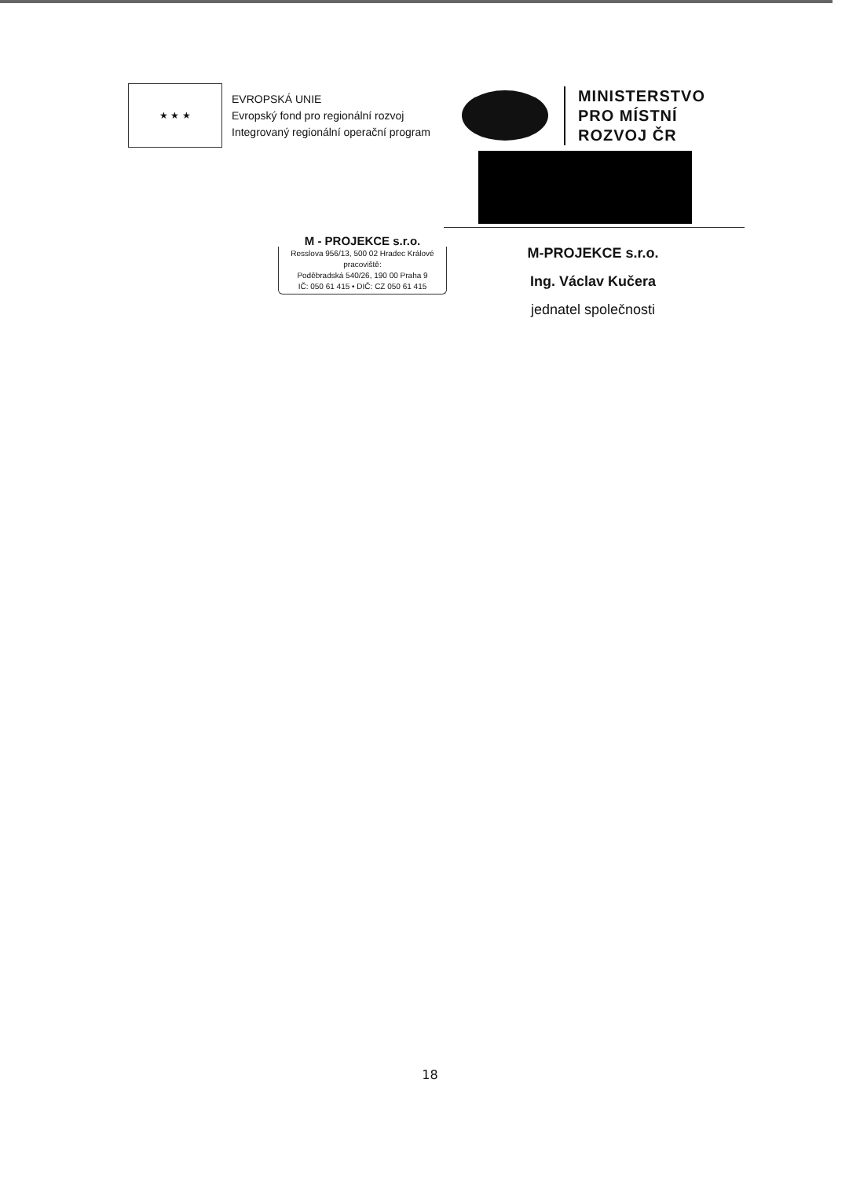★ ★ ★
EVROPSKÁ UNIE
Evropský fond pro regionální rozvoj
Integrovaný regionální operační program
MINISTERSTVO
PRO MÍSTNÍ
ROZVOJ ČR
M - PROJEKCE s.r.o.
Resslova 956/13, 500 02 Hradec Králové
pracoviště:
Poděbradská 540/26, 190 00 Praha 9
IČ: 050 61 415 • DIČ: CZ 050 61 415
M-PROJEKCE s.r.o.
Ing. Václav Kučera
jednatel společnosti
18